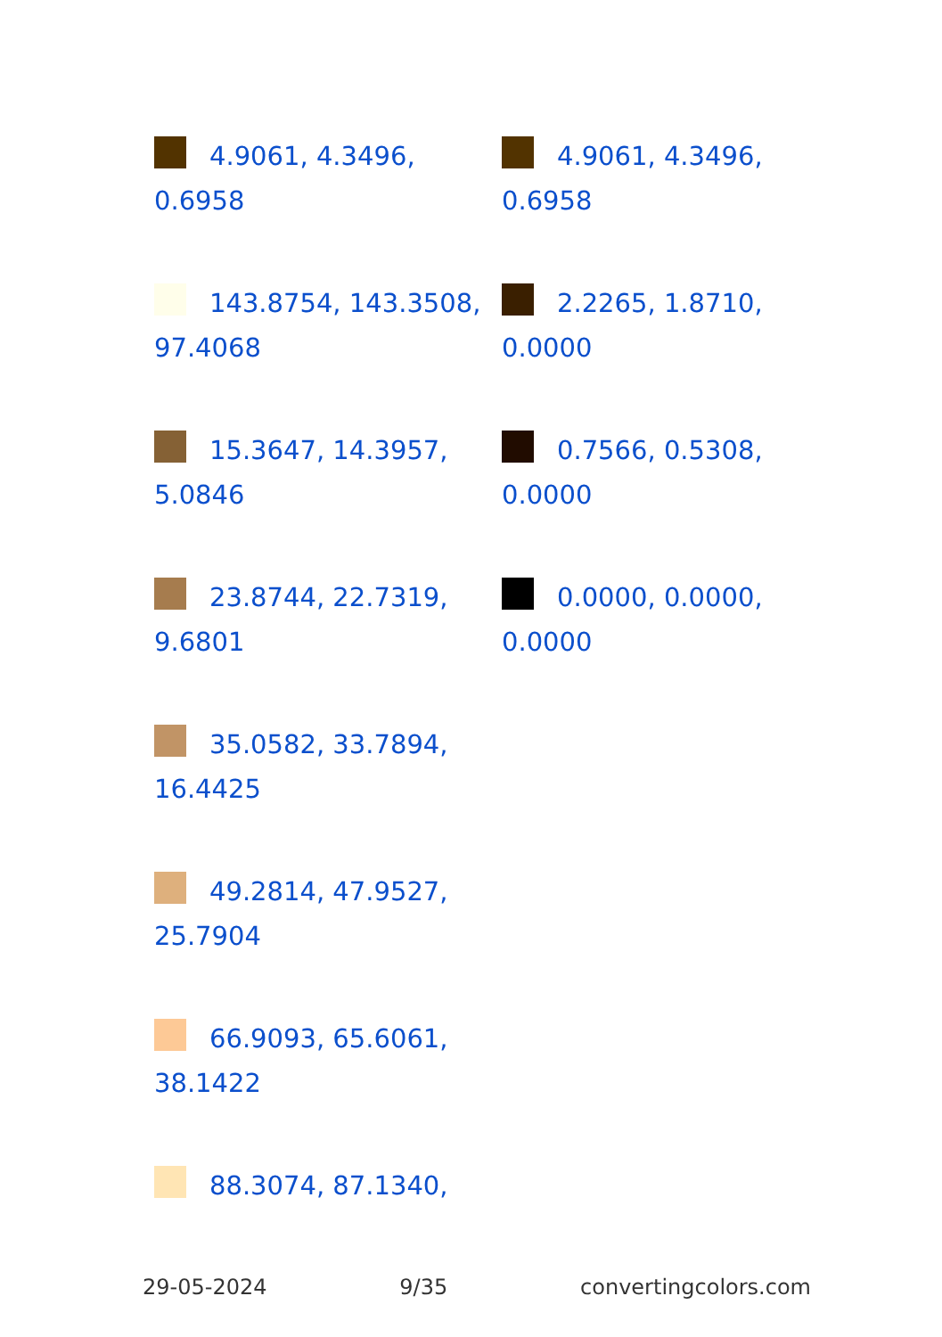4.9061, 4.3496, 0.6958
143.8754, 143.3508, 97.4068
15.3647, 14.3957, 5.0846
23.8744, 22.7319, 9.6801
35.0582, 33.7894, 16.4425
49.2814, 47.9527, 25.7904
66.9093, 65.6061, 38.1422
88.3074, 87.1340,
4.9061, 4.3496, 0.6958
2.2265, 1.8710, 0.0000
0.7566, 0.5308, 0.0000
0.0000, 0.0000, 0.0000
29-05-2024 9/35 convertingcolors.com